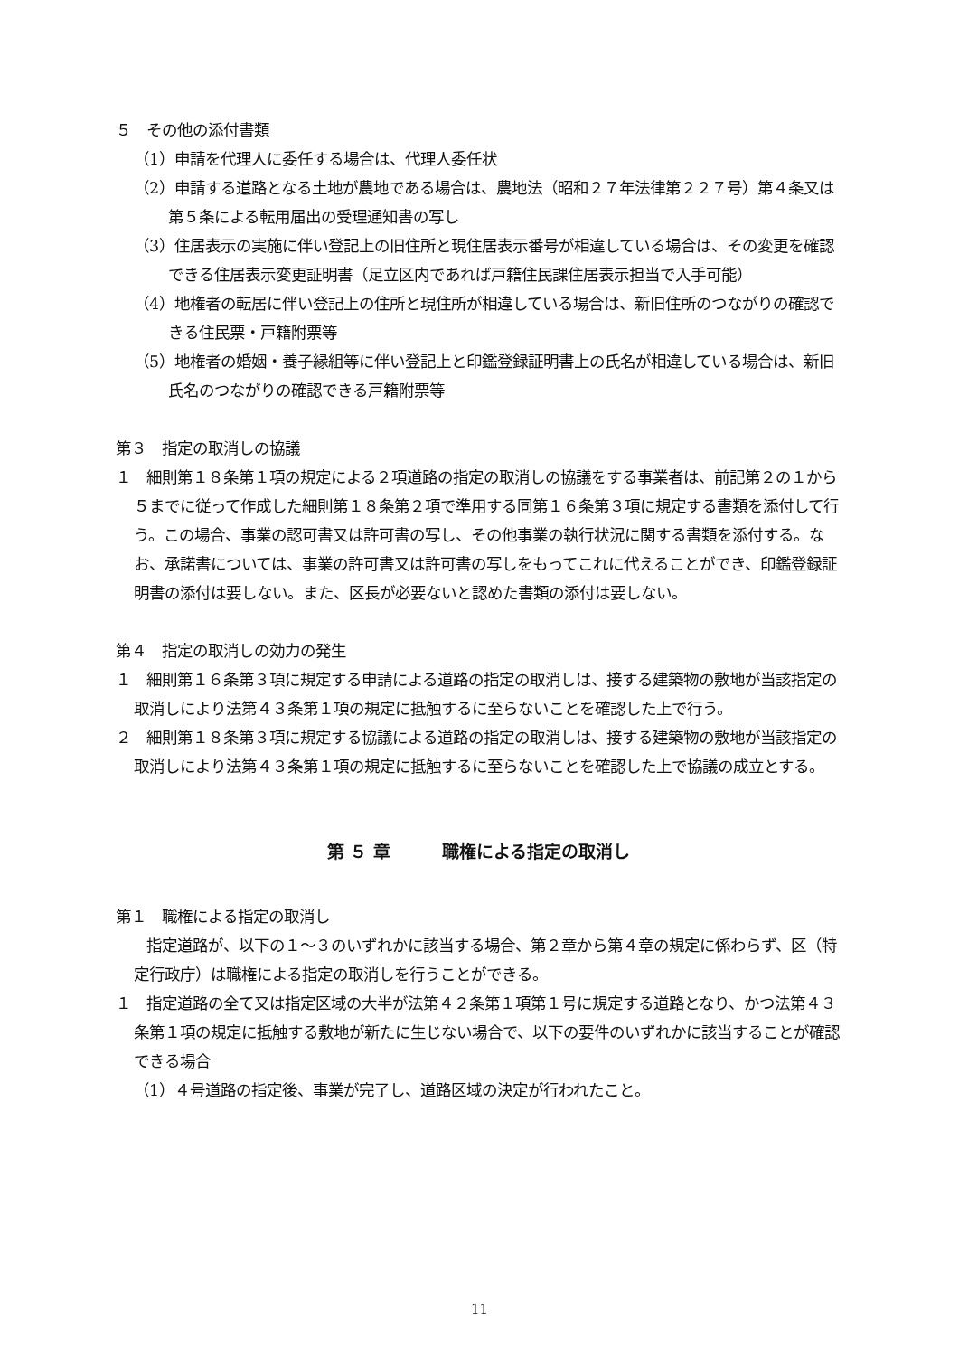５　その他の添付書類
（1）申請を代理人に委任する場合は、代理人委任状
（2）申請する道路となる土地が農地である場合は、農地法（昭和２７年法律第２２７号）第４条又は第５条による転用届出の受理通知書の写し
（3）住居表示の実施に伴い登記上の旧住所と現住居表示番号が相違している場合は、その変更を確認できる住居表示変更証明書（足立区内であれば戸籍住民課住居表示担当で入手可能）
（4）地権者の転居に伴い登記上の住所と現住所が相違している場合は、新旧住所のつながりの確認できる住民票・戸籍附票等
（5）地権者の婚姻・養子縁組等に伴い登記上と印鑑登録証明書上の氏名が相違している場合は、新旧氏名のつながりの確認できる戸籍附票等
第３　指定の取消しの協議
１　細則第１８条第１項の規定による２項道路の指定の取消しの協議をする事業者は、前記第２の１から５までに従って作成した細則第１８条第２項で準用する同第１６条第３項に規定する書類を添付して行う。この場合、事業の認可書又は許可書の写し、その他事業の執行状況に関する書類を添付する。なお、承諾書については、事業の許可書又は許可書の写しをもってこれに代えることができ、印鑑登録証明書の添付は要しない。また、区長が必要ないと認めた書類の添付は要しない。
第４　指定の取消しの効力の発生
１　細則第１６条第３項に規定する申請による道路の指定の取消しは、接する建築物の敷地が当該指定の取消しにより法第４３条第１項の規定に抵触するに至らないことを確認した上で行う。
２　細則第１８条第３項に規定する協議による道路の指定の取消しは、接する建築物の敷地が当該指定の取消しにより法第４３条第１項の規定に抵触するに至らないことを確認した上で協議の成立とする。
第 ５ 章　　　職権による指定の取消し
第１　職権による指定の取消し
　　指定道路が、以下の１～３のいずれかに該当する場合、第２章から第４章の規定に係わらず、区（特定行政庁）は職権による指定の取消しを行うことができる。
１　指定道路の全て又は指定区域の大半が法第４２条第１項第１号に規定する道路となり、かつ法第４３条第１項の規定に抵触する敷地が新たに生じない場合で、以下の要件のいずれかに該当することが確認できる場合
（1）４号道路の指定後、事業が完了し、道路区域の決定が行われたこと。
11